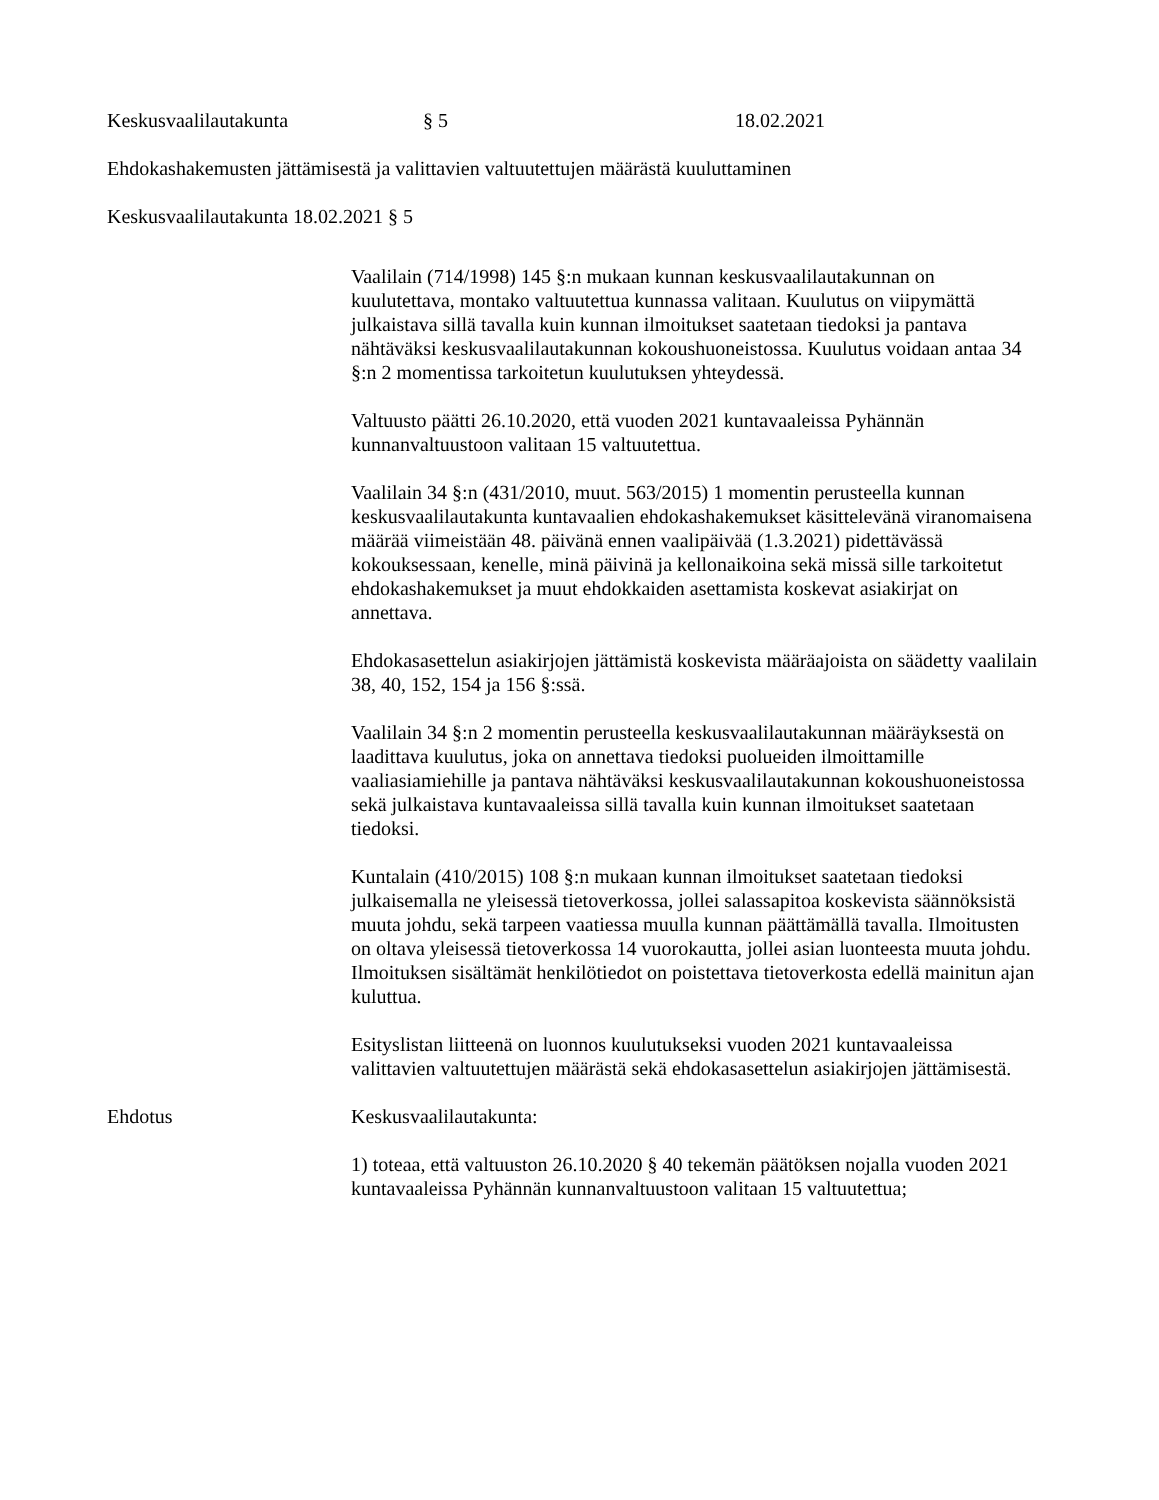Keskusvaalilautakunta § 5 18.02.2021
Ehdokashakemusten jättämisestä ja valittavien valtuutettujen määrästä kuuluttaminen
Keskusvaalilautakunta 18.02.2021 § 5
Vaalilain (714/1998) 145 §:n mukaan kunnan keskusvaalilautakunnan on kuulutettava, montako valtuutettua kunnassa valitaan. Kuulutus on viipymättä julkaistava sillä tavalla kuin kunnan ilmoitukset saatetaan tiedoksi ja pantava nähtäväksi keskusvaalilautakunnan kokoushuoneistossa. Kuulutus voidaan antaa 34 §:n 2 momentissa tarkoitetun kuulutuksen yhteydessä.
Valtuusto päätti 26.10.2020, että vuoden 2021 kuntavaaleissa Pyhännän kunnanvaltuustoon valitaan 15 valtuutettua.
Vaalilain 34 §:n (431/2010, muut. 563/2015) 1 momentin perusteella kunnan keskusvaalilautakunta kuntavaalien ehdokashakemukset käsittelevänä viranomaisena määrää viimeistään 48. päivänä ennen vaalipäivää (1.3.2021) pidettävässä kokouksessaan, kenelle, minä päivinä ja kellonaikoina sekä missä sille tarkoitetut ehdokashakemukset ja muut ehdokkaiden asettamista koskevat asiakirjat on annettava.
Ehdokasasettelun asiakirjojen jättämistä koskevista määräajoista on säädetty vaalilain 38, 40, 152, 154 ja 156 §:ssä.
Vaalilain 34 §:n 2 momentin perusteella keskusvaalilautakunnan määräyksestä on laadittava kuulutus, joka on annettava tiedoksi puolueiden ilmoittamille vaaliasiamiehille ja pantava nähtäväksi keskusvaalilautakunnan kokoushuoneistossa sekä julkaistava kuntavaaleissa sillä tavalla kuin kunnan ilmoitukset saatetaan tiedoksi.
Kuntalain (410/2015) 108 §:n mukaan kunnan ilmoitukset saatetaan tiedoksi julkaisemalla ne yleisessä tietoverkossa, jollei salassapitoa koskevista säännöksistä muuta johdu, sekä tarpeen vaatiessa muulla kunnan päättämällä tavalla. Ilmoitusten on oltava yleisessä tietoverkossa 14 vuorokautta, jollei asian luonteesta muuta johdu. Ilmoituksen sisältämät henkilötiedot on poistettava tietoverkosta edellä mainitun ajan kuluttua.
Esityslistan liitteenä on luonnos kuulutukseksi vuoden 2021 kuntavaaleissa valittavien valtuutettujen määrästä sekä ehdokasasettelun asiakirjojen jättämisestä.
Ehdotus Keskusvaalilautakunta:
1) toteaa, että valtuuston 26.10.2020 § 40 tekemän päätöksen nojalla vuoden 2021 kuntavaaleissa Pyhännän kunnanvaltuustoon valitaan 15 valtuutettua;